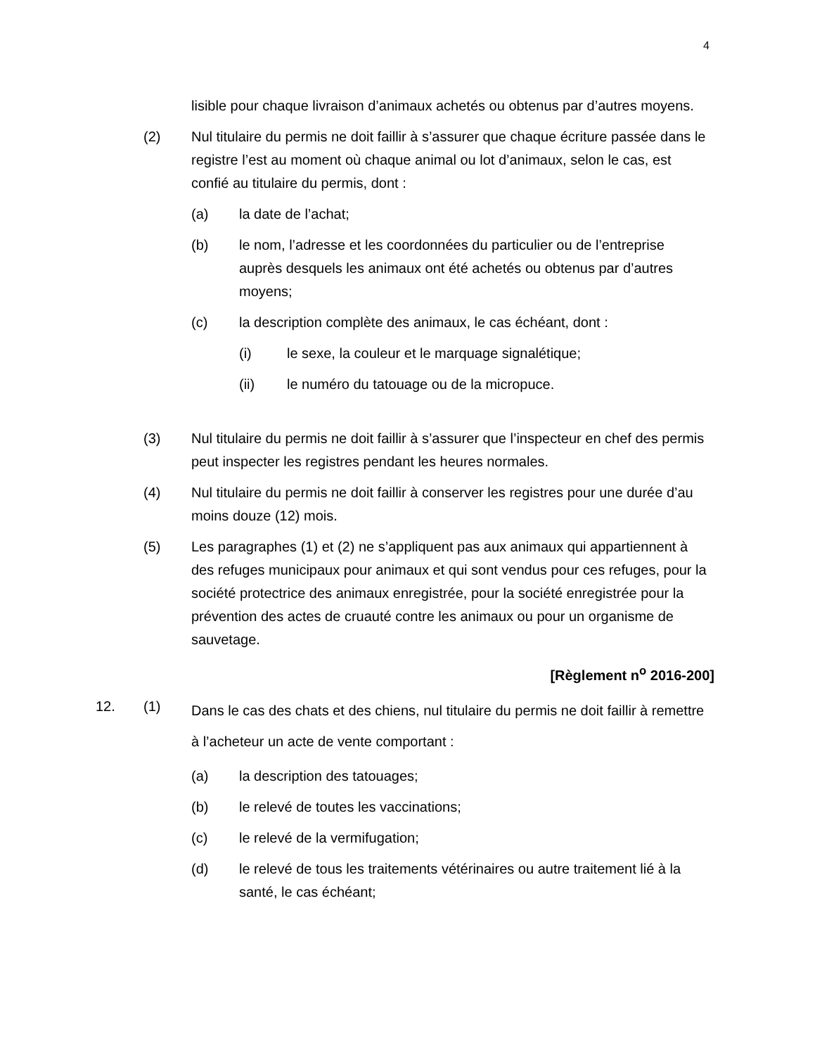4
lisible pour chaque livraison d’animaux achetés ou obtenus par d’autres moyens.
(2) Nul titulaire du permis ne doit faillir à s’assurer que chaque écriture passée dans le registre l’est au moment où chaque animal ou lot d’animaux, selon le cas, est confié au titulaire du permis, dont :
(a) la date de l’achat;
(b) le nom, l’adresse et les coordonnées du particulier ou de l’entreprise auprès desquels les animaux ont été achetés ou obtenus par d’autres moyens;
(c) la description complète des animaux, le cas échéant, dont :
(i) le sexe, la couleur et le marquage signalétique;
(ii) le numéro du tatouage ou de la micropuce.
(3) Nul titulaire du permis ne doit faillir à s’assurer que l’inspecteur en chef des permis peut inspecter les registres pendant les heures normales.
(4) Nul titulaire du permis ne doit faillir à conserver les registres pour une durée d’au moins douze (12) mois.
(5) Les paragraphes (1) et (2) ne s’appliquent pas aux animaux qui appartiennent à des refuges municipaux pour animaux et qui sont vendus pour ces refuges, pour la société protectrice des animaux enregistrée, pour la société enregistrée pour la prévention des actes de cruauté contre les animaux ou pour un organisme de sauvetage.
[Règlement n<sup>o</sup> 2016-200]
12. (1)
Dans le cas des chats et des chiens, nul titulaire du permis ne doit faillir à remettre à l’acheteur un acte de vente comportant :
(a) la description des tatouages;
(b) le relevé de toutes les vaccinations;
(c) le relevé de la vermifugation;
(d) le relevé de tous les traitements vétérinaires ou autre traitement lié à la santé, le cas échéant;